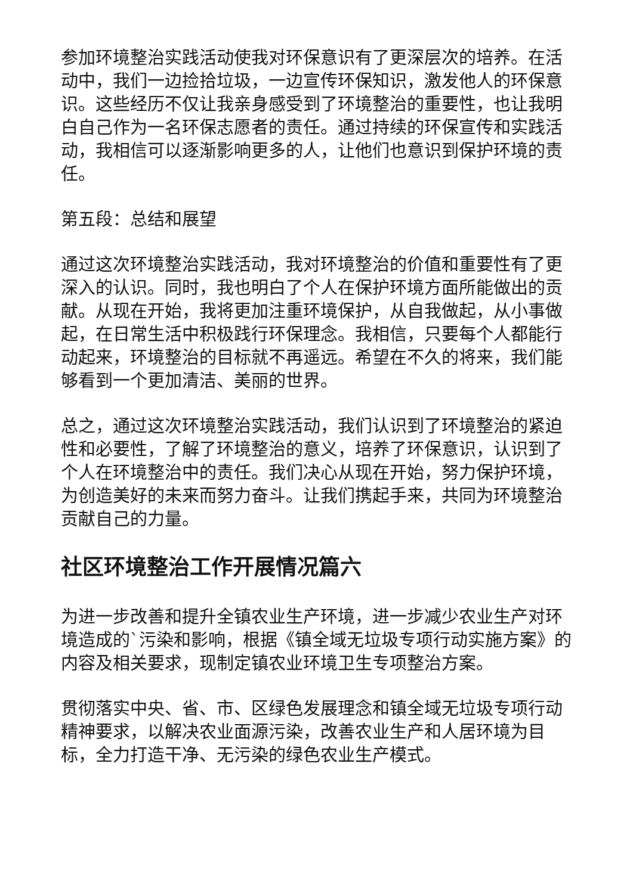参加环境整治实践活动使我对环保意识有了更深层次的培养。在活动中，我们一边捡拾垃圾，一边宣传环保知识，激发他人的环保意识。这些经历不仅让我亲身感受到了环境整治的重要性，也让我明白自己作为一名环保志愿者的责任。通过持续的环保宣传和实践活动，我相信可以逐渐影响更多的人，让他们也意识到保护环境的责任。
第五段：总结和展望
通过这次环境整治实践活动，我对环境整治的价值和重要性有了更深入的认识。同时，我也明白了个人在保护环境方面所能做出的贡献。从现在开始，我将更加注重环境保护，从自我做起，从小事做起，在日常生活中积极践行环保理念。我相信，只要每个人都能行动起来，环境整治的目标就不再遥远。希望在不久的将来，我们能够看到一个更加清洁、美丽的世界。
总之，通过这次环境整治实践活动，我们认识到了环境整治的紧迫性和必要性，了解了环境整治的意义，培养了环保意识，认识到了个人在环境整治中的责任。我们决心从现在开始，努力保护环境，为创造美好的未来而努力奋斗。让我们携起手来，共同为环境整治贡献自己的力量。
社区环境整治工作开展情况篇六
为进一步改善和提升全镇农业生产环境，进一步减少农业生产对环境造成的`污染和影响，根据《镇全域无垃圾专项行动实施方案》的内容及相关要求，现制定镇农业环境卫生专项整治方案。
贯彻落实中央、省、市、区绿色发展理念和镇全域无垃圾专项行动精神要求，以解决农业面源污染，改善农业生产和人居环境为目标，全力打造干净、无污染的绿色农业生产模式。